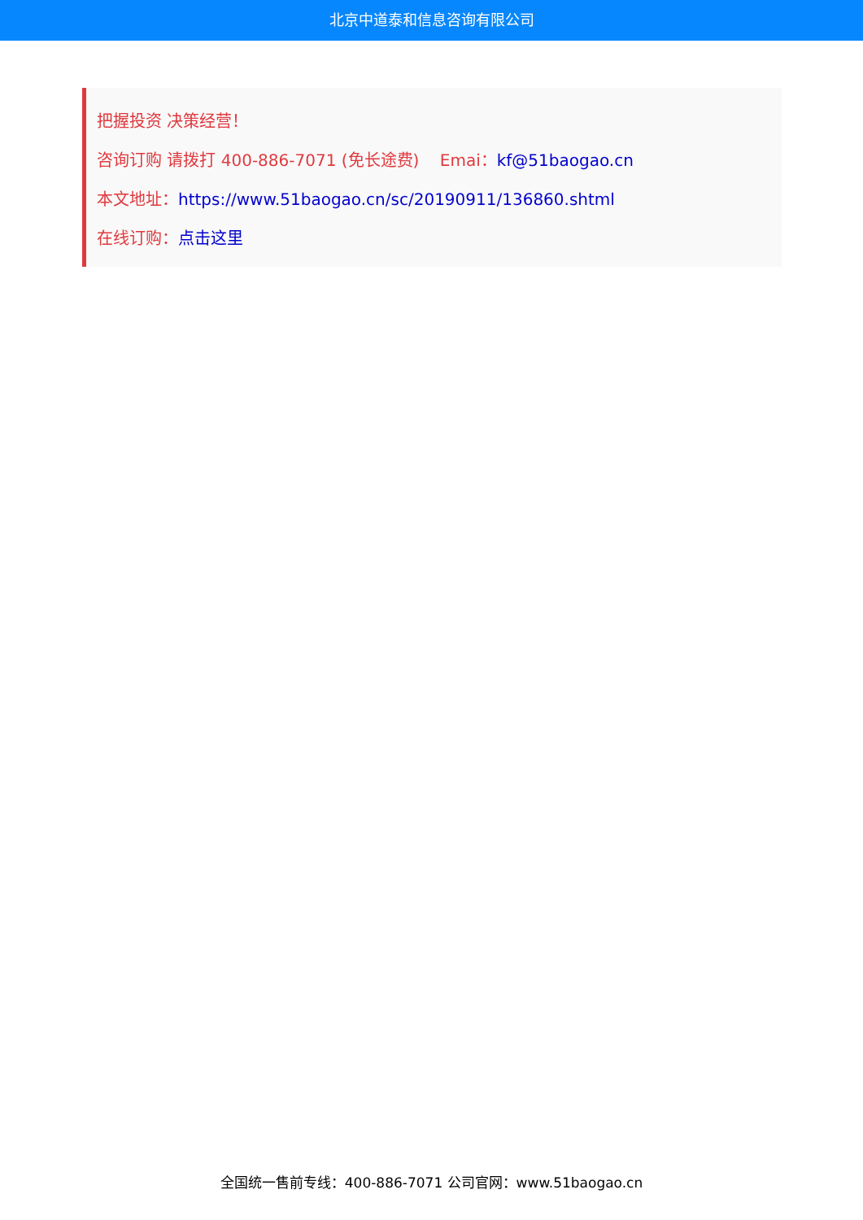北京中道泰和信息咨询有限公司
把握投资 决策经营！
咨询订购 请拨打 400-886-7071 (免长途费) Emai：kf@51baogao.cn
本文地址：https://www.51baogao.cn/sc/20190911/136860.shtml
在线订购：点击这里
全国统一售前专线：400-886-7071 公司官网：www.51baogao.cn